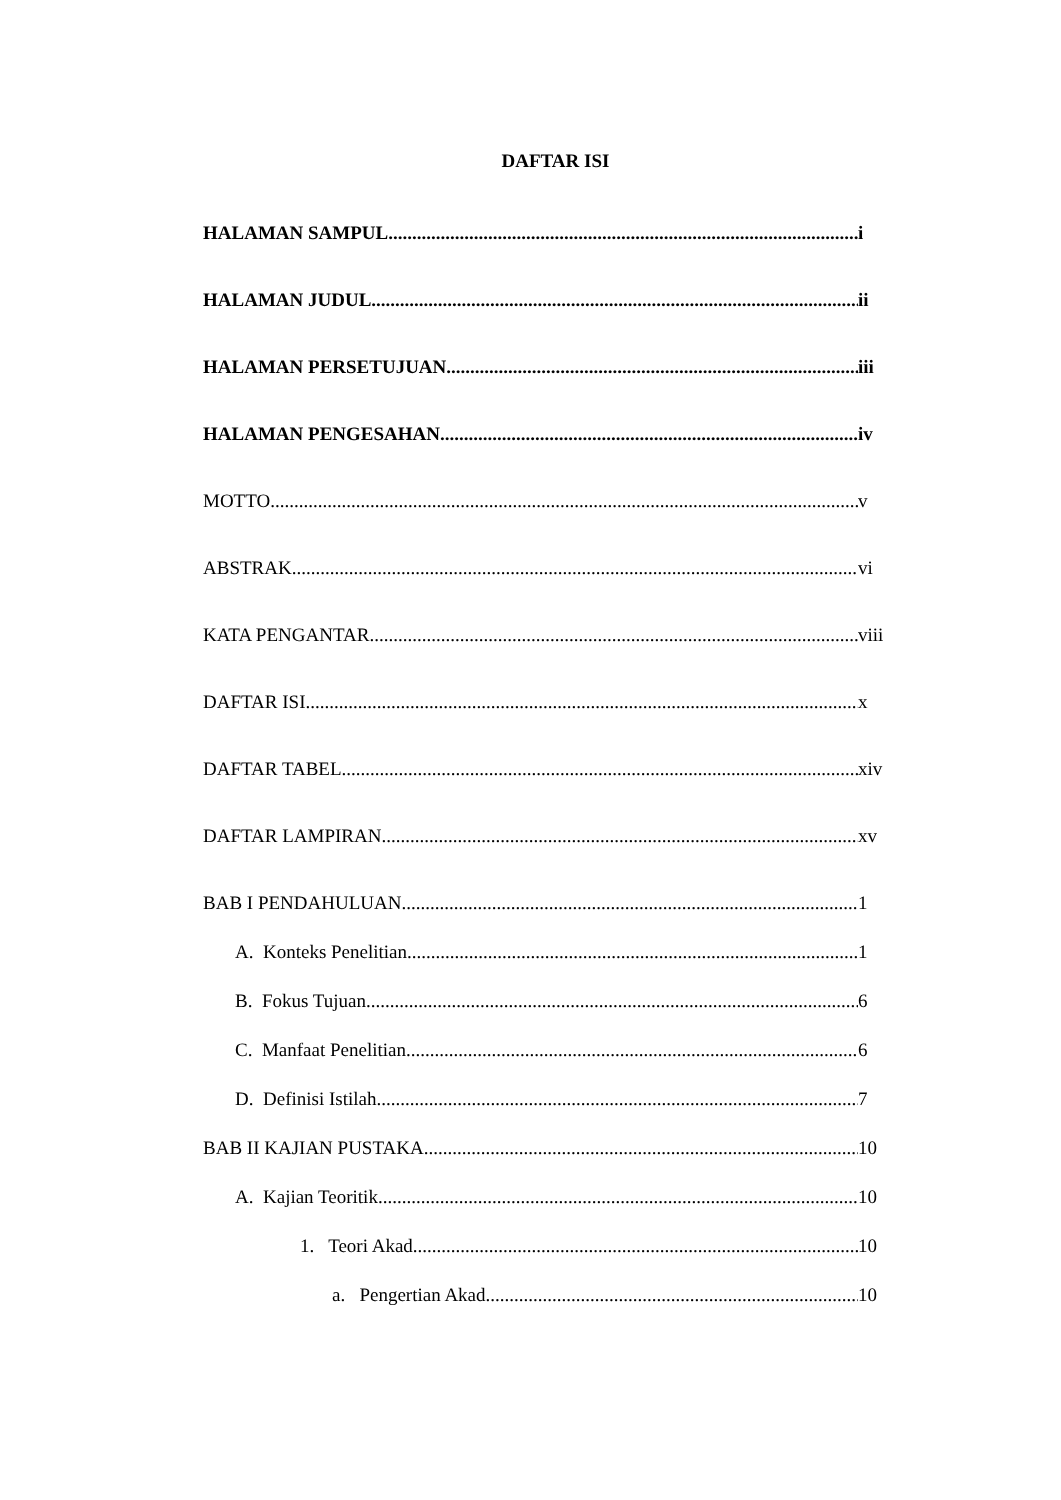DAFTAR ISI
HALAMAN SAMPUL i
HALAMAN JUDUL ii
HALAMAN PERSETUJUAN iii
HALAMAN PENGESAHAN iv
MOTTO v
ABSTRAK vi
KATA PENGANTAR viii
DAFTAR ISI x
DAFTAR TABEL xiv
DAFTAR LAMPIRAN xv
BAB I PENDAHULUAN 1
A. Konteks Penelitian 1
B. Fokus Tujuan 6
C. Manfaat Penelitian 6
D. Definisi Istilah 7
BAB II KAJIAN PUSTAKA 10
A. Kajian Teoritik 10
1. Teori Akad 10
a. Pengertian Akad 10